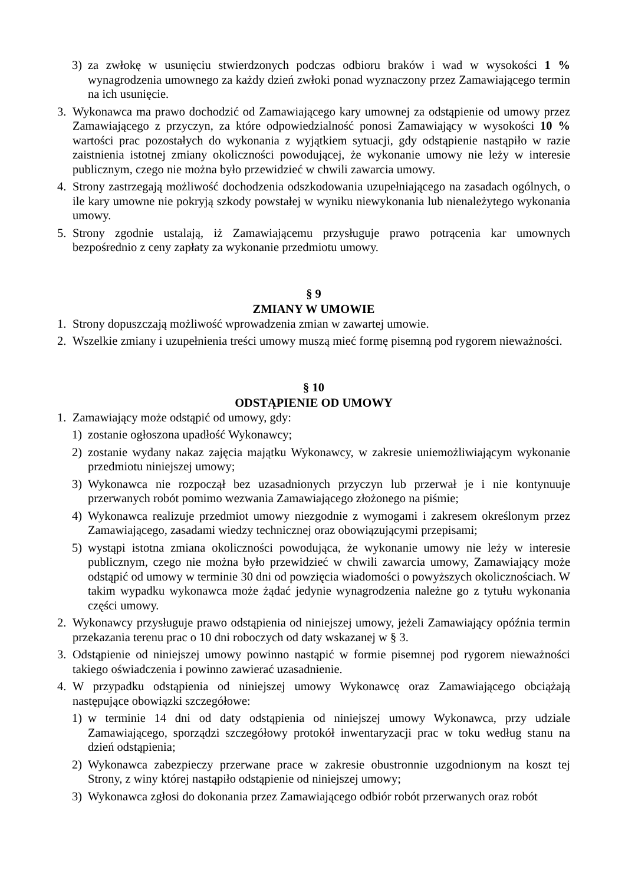3) za zwłokę w usunięciu stwierdzonych podczas odbioru braków i wad w wysokości 1 % wynagrodzenia umownego za każdy dzień zwłoki ponad wyznaczony przez Zamawiającego termin na ich usunięcie.
3. Wykonawca ma prawo dochodzić od Zamawiającego kary umownej za odstąpienie od umowy przez Zamawiającego z przyczyn, za które odpowiedzialność ponosi Zamawiający w wysokości 10 % wartości prac pozostałych do wykonania z wyjątkiem sytuacji, gdy odstąpienie nastąpiło w razie zaistnienia istotnej zmiany okoliczności powodującej, że wykonanie umowy nie leży w interesie publicznym, czego nie można było przewidzieć w chwili zawarcia umowy.
4. Strony zastrzegają możliwość dochodzenia odszkodowania uzupełniającego na zasadach ogólnych, o ile kary umowne nie pokryją szkody powstałej w wyniku niewykonania lub nienależytego wykonania umowy.
5. Strony zgodnie ustalają, iż Zamawiającemu przysługuje prawo potrącenia kar umownych bezpośrednio z ceny zapłaty za wykonanie przedmiotu umowy.
§ 9
ZMIANY W UMOWIE
1. Strony dopuszczają możliwość wprowadzenia zmian w zawartej umowie.
2. Wszelkie zmiany i uzupełnienia treści umowy muszą mieć formę pisemną pod rygorem nieważności.
§ 10
ODSTĄPIENIE OD UMOWY
1. Zamawiający może odstąpić od umowy, gdy:
1) zostanie ogłoszona upadłość Wykonawcy;
2) zostanie wydany nakaz zajęcia majątku Wykonawcy, w zakresie uniemożliwiającym wykonanie przedmiotu niniejszej umowy;
3) Wykonawca nie rozpoczął bez uzasadnionych przyczyn lub przerwał je i nie kontynuuje przerwanych robót pomimo wezwania Zamawiającego złożonego na piśmie;
4) Wykonawca realizuje przedmiot umowy niezgodnie z wymogami i zakresem określonym przez Zamawiającego, zasadami wiedzy technicznej oraz obowiązującymi przepisami;
5) wystąpi istotna zmiana okoliczności powodująca, że wykonanie umowy nie leży w interesie publicznym, czego nie można było przewidzieć w chwili zawarcia umowy, Zamawiający może odstąpić od umowy w terminie 30 dni od powzięcia wiadomości o powyższych okolicznościach. W takim wypadku wykonawca może żądać jedynie wynagrodzenia należne go z tytułu wykonania części umowy.
2. Wykonawcy przysługuje prawo odstąpienia od niniejszej umowy, jeżeli Zamawiający opóźnia termin przekazania terenu prac o 10 dni roboczych od daty wskazanej w § 3.
3. Odstąpienie od niniejszej umowy powinno nastąpić w formie pisemnej pod rygorem nieważności takiego oświadczenia i powinno zawierać uzasadnienie.
4. W przypadku odstąpienia od niniejszej umowy Wykonawcę oraz Zamawiającego obciążają następujące obowiązki szczegółowe:
1) w terminie 14 dni od daty odstąpienia od niniejszej umowy Wykonawca, przy udziale Zamawiającego, sporządzi szczegółowy protokół inwentaryzacji prac w toku według stanu na dzień odstąpienia;
2) Wykonawca zabezpieczy przerwane prace w zakresie obustronnie uzgodnionym na koszt tej Strony, z winy której nastąpiło odstąpienie od niniejszej umowy;
3) Wykonawca zgłosi do dokonania przez Zamawiającego odbiór robót przerwanych oraz robót